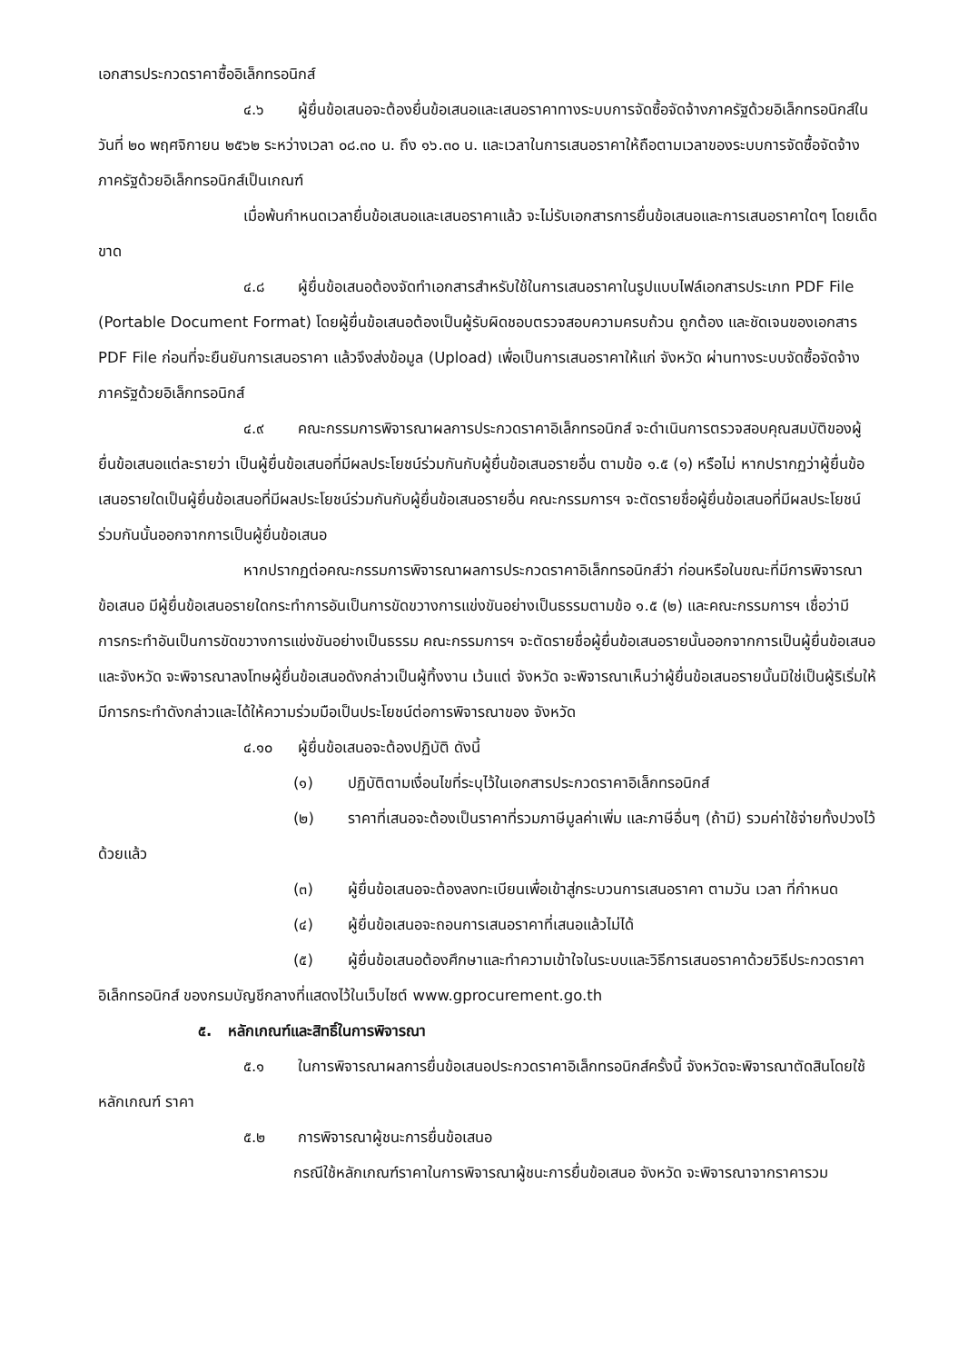เอกสารประกวดราคาซื้ออิเล็กทรอนิกส์
๔.๖ ผู้ยื่นข้อเสนอจะต้องยื่นข้อเสนอและเสนอราคาทางระบบการจัดซื้อจัดจ้างภาครัฐด้วยอิเล็กทรอนิกส์ในวันที่ ๒๐ พฤศจิกายน ๒๕๖๒ ระหว่างเวลา ๐๘.๓๐ น. ถึง ๑๖.๓๐ น. และเวลาในการเสนอราคาให้ถือตามเวลาของระบบการจัดซื้อจัดจ้างภาครัฐด้วยอิเล็กทรอนิกส์เป็นเกณฑ์
เมื่อพ้นกำหนดเวลายื่นข้อเสนอและเสนอราคาแล้ว จะไม่รับเอกสารการยื่นข้อเสนอและการเสนอราคาใดๆ โดยเด็ดขาด
๔.๘ ผู้ยื่นข้อเสนอต้องจัดทำเอกสารสำหรับใช้ในการเสนอราคาในรูปแบบไฟล์เอกสารประเภท PDF File (Portable Document Format) โดยผู้ยื่นข้อเสนอต้องเป็นผู้รับผิดชอบตรวจสอบความครบถ้วน ถูกต้อง และชัดเจนของเอกสาร PDF File ก่อนที่จะยืนยันการเสนอราคา แล้วจึงส่งข้อมูล (Upload) เพื่อเป็นการเสนอราคาให้แก่ จังหวัด ผ่านทางระบบจัดซื้อจัดจ้างภาครัฐด้วยอิเล็กทรอนิกส์
๔.๙ คณะกรรมการพิจารณาผลการประกวดราคาอิเล็กทรอนิกส์ จะดำเนินการตรวจสอบคุณสมบัติของผู้ยื่นข้อเสนอแต่ละรายว่า เป็นผู้ยื่นข้อเสนอที่มีผลประโยชน์ร่วมกันกับผู้ยื่นข้อเสนอรายอื่น ตามข้อ ๑.๕ (๑) หรือไม่ หากปรากฏว่าผู้ยื่นข้อเสนอรายใดเป็นผู้ยื่นข้อเสนอที่มีผลประโยชน์ร่วมกันกับผู้ยื่นข้อเสนอรายอื่น คณะกรรมการฯ จะตัดรายชื่อผู้ยื่นข้อเสนอที่มีผลประโยชน์ร่วมกันนั้นออกจากการเป็นผู้ยื่นข้อเสนอ
หากปรากฏต่อคณะกรรมการพิจารณาผลการประกวดราคาอิเล็กทรอนิกส์ว่า ก่อนหรือในขณะที่มีการพิจารณาข้อเสนอ มีผู้ยื่นข้อเสนอรายใดกระทำการอันเป็นการขัดขวางการแข่งขันอย่างเป็นธรรมตามข้อ ๑.๕ (๒) และคณะกรรมการฯ เชื่อว่ามีการกระทำอันเป็นการขัดขวางการแข่งขันอย่างเป็นธรรม คณะกรรมการฯ จะตัดรายชื่อผู้ยื่นข้อเสนอรายนั้นออกจากการเป็นผู้ยื่นข้อเสนอ และจังหวัด จะพิจารณาลงโทษผู้ยื่นข้อเสนอดังกล่าวเป็นผู้ทิ้งงาน เว้นแต่ จังหวัด จะพิจารณาเห็นว่าผู้ยื่นข้อเสนอรายนั้นมิใช่เป็นผู้ริเริ่มให้มีการกระทำดังกล่าวและได้ให้ความร่วมมือเป็นประโยชน์ต่อการพิจารณาของ จังหวัด
๔.๑๐ ผู้ยื่นข้อเสนอจะต้องปฏิบัติ ดังนี้
(๑) ปฏิบัติตามเงื่อนไขที่ระบุไว้ในเอกสารประกวดราคาอิเล็กทรอนิกส์
(๒) ราคาที่เสนอจะต้องเป็นราคาที่รวมภาษีมูลค่าเพิ่ม และภาษีอื่นๆ (ถ้ามี) รวมค่าใช้จ่ายทั้งปวงไว้ด้วยแล้ว
(๓) ผู้ยื่นข้อเสนอจะต้องลงทะเบียนเพื่อเข้าสู่กระบวนการเสนอราคา ตามวัน เวลา ที่กำหนด
(๔) ผู้ยื่นข้อเสนอจะถอนการเสนอราคาที่เสนอแล้วไม่ได้
(๕) ผู้ยื่นข้อเสนอต้องศึกษาและทำความเข้าใจในระบบและวิธีการเสนอราคาด้วยวิธีประกวดราคาอิเล็กทรอนิกส์ ของกรมบัญชีกลางที่แสดงไว้ในเว็บไซต์ www.gprocurement.go.th
๕. หลักเกณฑ์และสิทธิ์ในการพิจารณา
๕.๑ ในการพิจารณาผลการยื่นข้อเสนอประกวดราคาอิเล็กทรอนิกส์ครั้งนี้ จังหวัดจะพิจารณาตัดสินโดยใช้หลักเกณฑ์ ราคา
๕.๒ การพิจารณาผู้ชนะการยื่นข้อเสนอ
กรณีใช้หลักเกณฑ์ราคาในการพิจารณาผู้ชนะการยื่นข้อเสนอ จังหวัด จะพิจารณาจากราคารวม